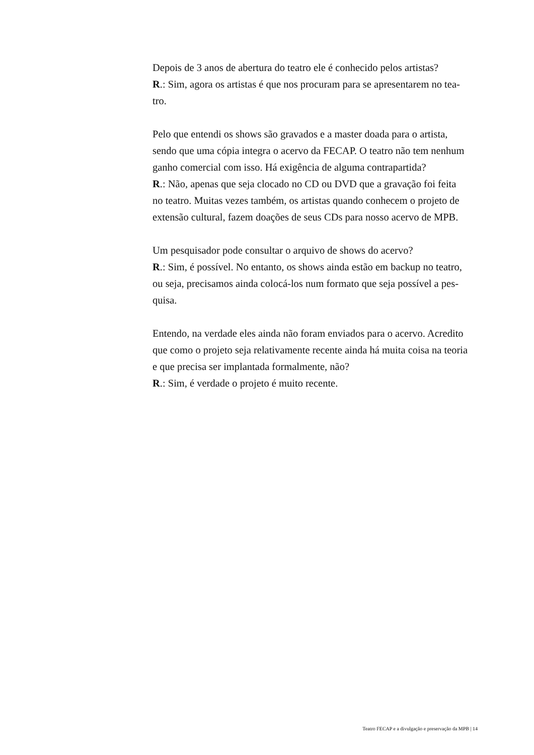Depois de 3 anos de abertura do teatro ele é conhecido pelos artistas?
R.: Sim, agora os artistas é que nos procuram para se apresentarem no tea-
tro.
Pelo que entendi os shows são gravados e a master doada para o artista,
sendo que uma cópia integra o acervo da FECAP. O teatro não tem nenhum
ganho comercial com isso. Há exigência de alguma contrapartida?
R.: Não, apenas que seja clocado no CD ou DVD que a gravação foi feita
no teatro. Muitas vezes também, os artistas quando conhecem o projeto de
extensão cultural, fazem doações de seus CDs para nosso acervo de MPB.
Um pesquisador pode consultar o arquivo de shows do acervo?
R.: Sim, é possível. No entanto, os shows ainda estão em backup no teatro,
ou seja, precisamos ainda colocá-los num formato que seja possível a pes-
quisa.
Entendo, na verdade eles ainda não foram enviados para o acervo. Acredito
que como o projeto seja relativamente recente ainda há muita coisa na teoria
e que precisa ser implantada formalmente, não?
R.: Sim, é verdade o projeto é muito recente.
Teatro FECAP e a divulgação e preservação da MPB | 14